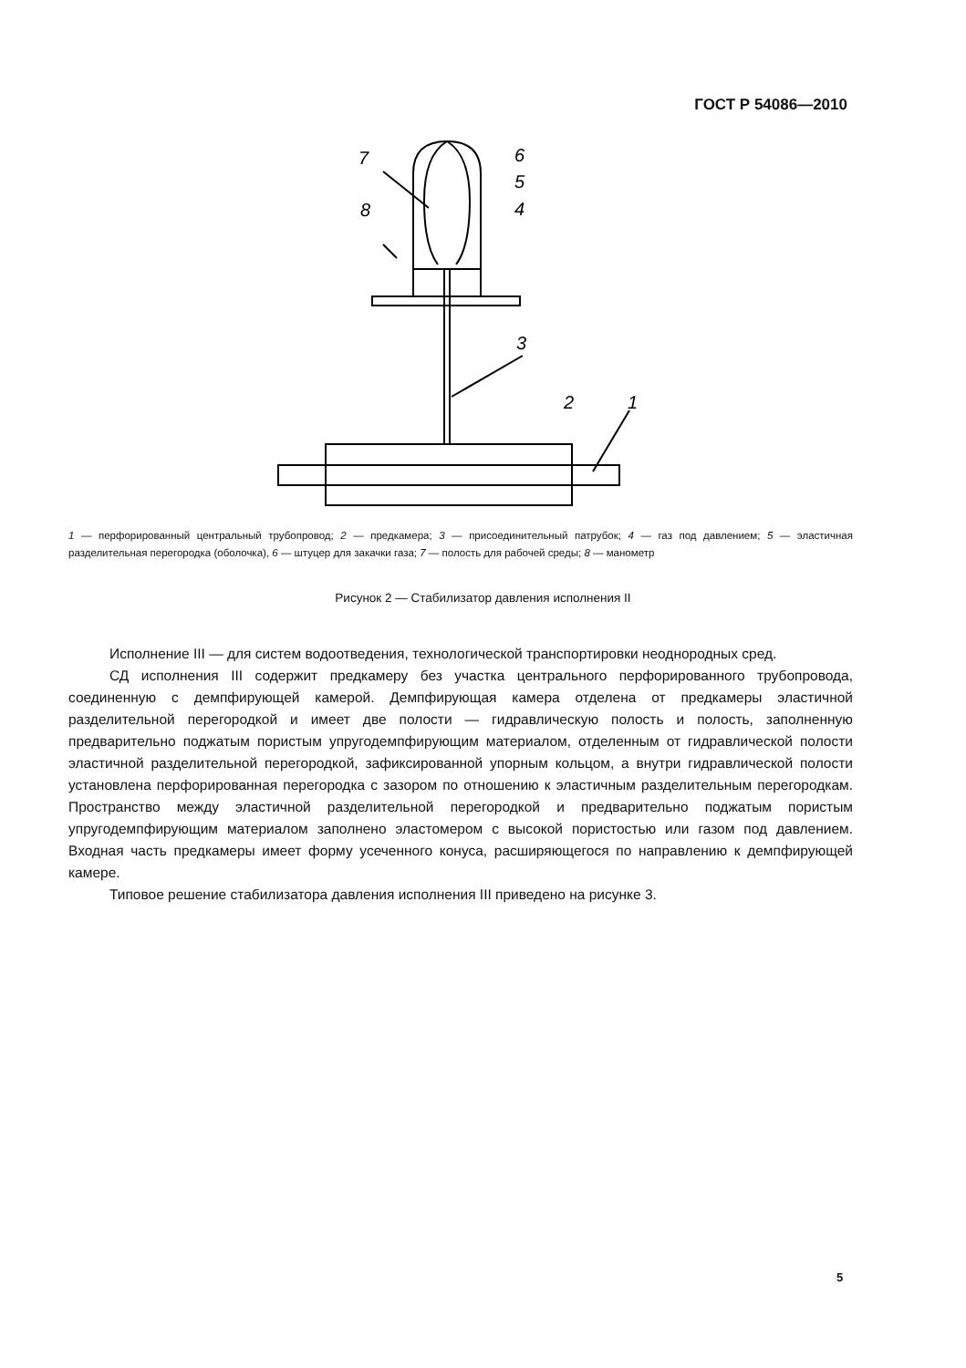ГОСТ Р 54086—2010
7
6
5
4
8
3
2
1
1 — перфорированный центральный трубопровод; 2 — предкамера; 3 — присоединительный патрубок; 4 — газ под давлением; 5 — эластичная разделительная перегородка (оболочка), 6 — штуцер для закачки газа; 7 — полость для рабочей среды; 8 — манометр
Рисунок 2 — Стабилизатор давления исполнения II
Исполнение III — для систем водоотведения, технологической транспортировки неоднородных сред.
СД исполнения III содержит предкамеру без участка центрального перфорированного трубопровода, соединенную с демпфирующей камерой. Демпфирующая камера отделена от предкамеры эластичной разделительной перегородкой и имеет две полости — гидравлическую полость и полость, заполненную предварительно поджатым пористым упругодемпфирующим материалом, отделенным от гидравлической полости эластичной разделительной перегородкой, зафиксированной упорным кольцом, а внутри гидравлической полости установлена перфорированная перегородка с зазором по отношению к эластичным разделительным перегородкам. Пространство между эластичной разделительной перегородкой и предварительно поджатым пористым упругодемпфирующим материалом заполнено эластомером с высокой пористостью или газом под давлением. Входная часть предкамеры имеет форму усеченного конуса, расширяющегося по направлению к демпфирующей камере.
Типовое решение стабилизатора давления исполнения III приведено на рисунке 3.
5